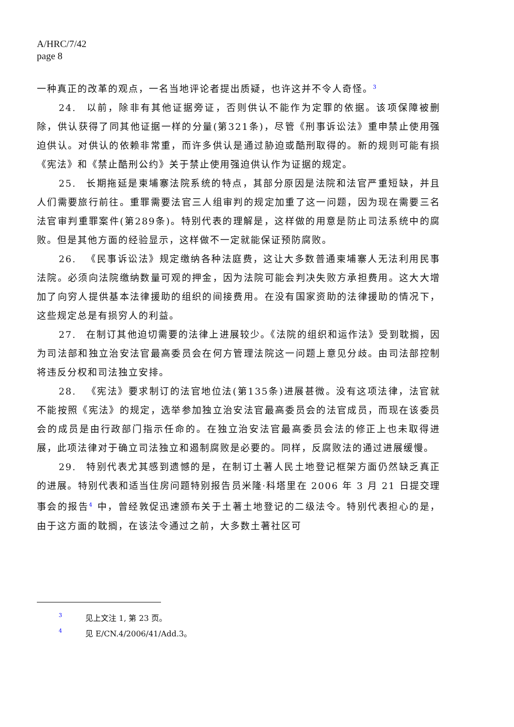A/HRC/7/42
page 8
一种真正的改革的观点，一名当地评论者提出质疑，也许这并不令人奇怪。<sup>3</sup>
24. 以前，除非有其他证据旁证，否则供认不能作为定罪的依据。该项保障被删除，供认获得了同其他证据一样的分量(第321条)，尽管《刑事诉讼法》重申禁止使用强迫供认。对供认的依赖非常重，而许多供认是通过胁迫或酷刑取得的。新的规则可能有损《宪法》和《禁止酷刑公约》关于禁止使用强迫供认作为证据的规定。
25. 长期拖延是柬埔寨法院系统的特点，其部分原因是法院和法官严重短缺，并且人们需要旅行前往。重罪需要法官三人组审判的规定加重了这一问题，因为现在需要三名法官审判重罪案件(第289条)。特别代表的理解是，这样做的用意是防止司法系统中的腐败。但是其他方面的经验显示，这样做不一定就能保证预防腐败。
26. 《民事诉讼法》规定缴纳各种法庭费，这让大多数普通柬埔寨人无法利用民事法院。必须向法院缴纳数量可观的押金，因为法院可能会判决失败方承担费用。这大大增加了向穷人提供基本法律援助的组织的间接费用。在没有国家资助的法律援助的情况下，这些规定总是有损穷人的利益。
27. 在制订其他迫切需要的法律上进展较少。《法院的组织和运作法》受到耽搁，因为司法部和独立治安法官最高委员会在何方管理法院这一问题上意见分歧。由司法部控制将违反分权和司法独立安排。
28. 《宪法》要求制订的法官地位法(第135条)进展甚微。没有这项法律，法官就不能按照《宪法》的规定，选举参加独立治安法官最高委员会的法官成员，而现在该委员会的成员是由行政部门指示任命的。在独立治安法官最高委员会法的修正上也未取得进展，此项法律对于确立司法独立和遏制腐败是必要的。同样，反腐败法的通过进展缓慢。
29. 特别代表尤其感到遗憾的是，在制订土著人民土地登记框架方面仍然缺乏真正的进展。特别代表和适当住房问题特别报告员米隆·科塔里在 2006 年 3 月 21 日提交理事会的报告<sup>4</sup> 中，曾经敦促迅速颁布关于土著土地登记的二级法令。特别代表担心的是，由于这方面的耽搁，在该法令通过之前，大多数土著社区可
3 见上文注 1, 第 23 页。
4 见 E/CN.4/2006/41/Add.3。